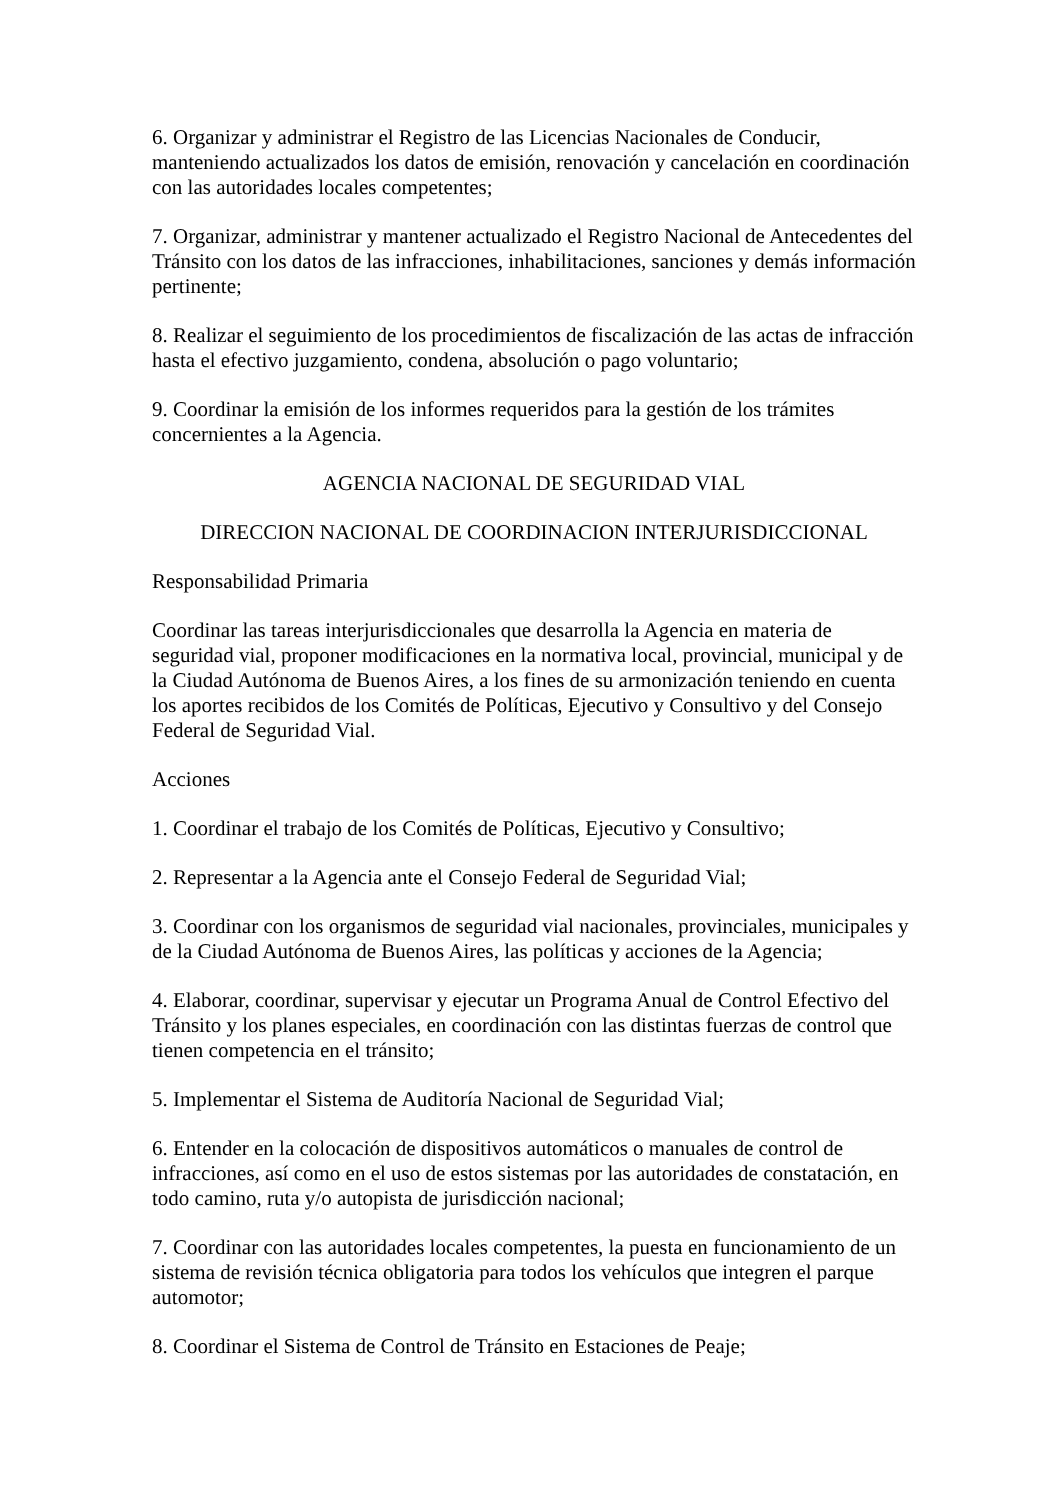6. Organizar y administrar el Registro de las Licencias Nacionales de Conducir, manteniendo actualizados los datos de emisión, renovación y cancelación en coordinación con las autoridades locales competentes;
7. Organizar, administrar y mantener actualizado el Registro Nacional de Antecedentes del Tránsito con los datos de las infracciones, inhabilitaciones, sanciones y demás información pertinente;
8. Realizar el seguimiento de los procedimientos de fiscalización de las actas de infracción hasta el efectivo juzgamiento, condena, absolución o pago voluntario;
9. Coordinar la emisión de los informes requeridos para la gestión de los trámites concernientes a la Agencia.
AGENCIA NACIONAL DE SEGURIDAD VIAL
DIRECCION NACIONAL DE COORDINACION INTERJURISDICCIONAL
Responsabilidad Primaria
Coordinar las tareas interjurisdiccionales que desarrolla la Agencia en materia de seguridad vial, proponer modificaciones en la normativa local, provincial, municipal y de la Ciudad Autónoma de Buenos Aires, a los fines de su armonización teniendo en cuenta los aportes recibidos de los Comités de Políticas, Ejecutivo y Consultivo y del Consejo Federal de Seguridad Vial.
Acciones
1. Coordinar el trabajo de los Comités de Políticas, Ejecutivo y Consultivo;
2. Representar a la Agencia ante el Consejo Federal de Seguridad Vial;
3. Coordinar con los organismos de seguridad vial nacionales, provinciales, municipales y de la Ciudad Autónoma de Buenos Aires, las políticas y acciones de la Agencia;
4. Elaborar, coordinar, supervisar y ejecutar un Programa Anual de Control Efectivo del Tránsito y los planes especiales, en coordinación con las distintas fuerzas de control que tienen competencia en el tránsito;
5. Implementar el Sistema de Auditoría Nacional de Seguridad Vial;
6. Entender en la colocación de dispositivos automáticos o manuales de control de infracciones, así como en el uso de estos sistemas por las autoridades de constatación, en todo camino, ruta y/o autopista de jurisdicción nacional;
7. Coordinar con las autoridades locales competentes, la puesta en funcionamiento de un sistema de revisión técnica obligatoria para todos los vehículos que integren el parque automotor;
8. Coordinar el Sistema de Control de Tránsito en Estaciones de Peaje;